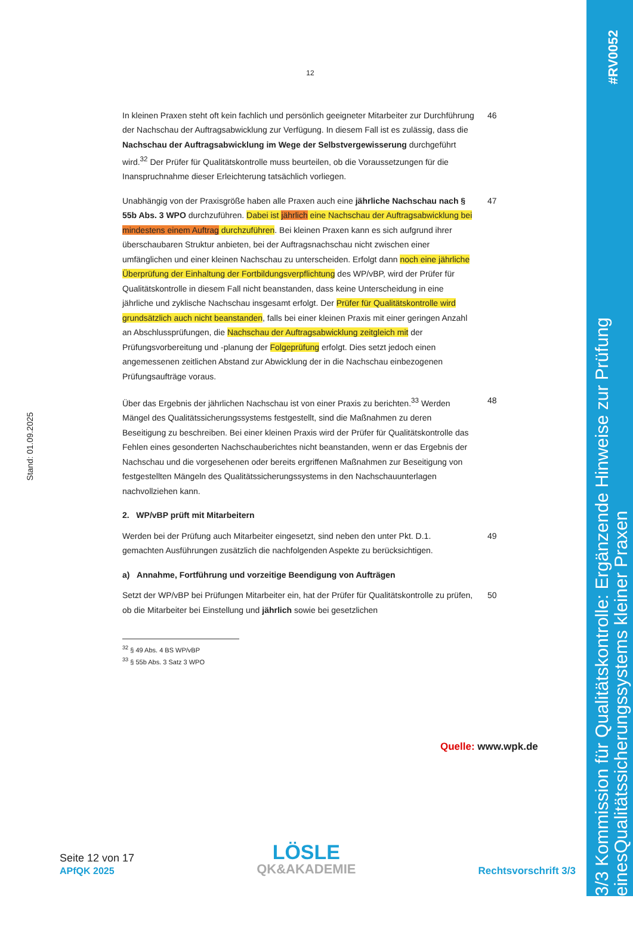#RV0052
3/3 Kommission für Qualitätskontrolle: Ergänzende Hinweise zur Prüfung
einesQualitätssicherungssystems kleiner Praxen
Stand: 01.09.2025
12
In kleinen Praxen steht oft kein fachlich und persönlich geeigneter Mitarbeiter zur Durchführung der Nachschau der Auftragsabwicklung zur Verfügung. In diesem Fall ist es zulässig, dass die Nachschau der Auftragsabwicklung im Wege der Selbstvergewisserung durchgeführt wird.<sup>32</sup> Der Prüfer für Qualitätskontrolle muss beurteilen, ob die Voraussetzungen für die Inanspruchnahme dieser Erleichterung tatsächlich vorliegen.
46
Unabhängig von der Praxisgröße haben alle Praxen auch eine jährliche Nachschau nach § 55b Abs. 3 WPO durchzuführen. Dabei ist jährlich eine Nachschau der Auftragsabwicklung bei mindestens einem Auftrag durchzuführen. Bei kleinen Praxen kann es sich aufgrund ihrer überschaubaren Struktur anbieten, bei der Auftragsnachschau nicht zwischen einer umfänglichen und einer kleinen Nachschau zu unterscheiden. Erfolgt dann noch eine jährliche Überprüfung der Einhaltung der Fortbildungsverpflichtung des WP/vBP, wird der Prüfer für Qualitätskontrolle in diesem Fall nicht beanstanden, dass keine Unterscheidung in eine jährliche und zyklische Nachschau insgesamt erfolgt. Der Prüfer für Qualitätskontrolle wird grundsätzlich auch nicht beanstanden, falls bei einer kleinen Praxis mit einer geringen Anzahl an Abschlussprüfungen, die Nachschau der Auftragsabwicklung zeitgleich mit der Prüfungsvorbereitung und -planung der Folgeprüfung erfolgt. Dies setzt jedoch einen angemessenen zeitlichen Abstand zur Abwicklung der in die Nachschau einbezogenen Prüfungsaufträge voraus.
47
Über das Ergebnis der jährlichen Nachschau ist von einer Praxis zu berichten.<sup>33</sup> Werden Mängel des Qualitätssicherungssystems festgestellt, sind die Maßnahmen zu deren Beseitigung zu beschreiben. Bei einer kleinen Praxis wird der Prüfer für Qualitätskontrolle das Fehlen eines gesonderten Nachschauberichtes nicht beanstanden, wenn er das Ergebnis der Nachschau und die vorgesehenen oder bereits ergriffenen Maßnahmen zur Beseitigung von festgestellten Mängeln des Qualitätssicherungssystems in den Nachschauunterlagen nachvollziehen kann.
48
2. WP/vBP prüft mit Mitarbeitern
Werden bei der Prüfung auch Mitarbeiter eingesetzt, sind neben den unter Pkt. D.1. gemachten Ausführungen zusätzlich die nachfolgenden Aspekte zu berücksichtigen.
49
a) Annahme, Fortführung und vorzeitige Beendigung von Aufträgen
Setzt der WP/vBP bei Prüfungen Mitarbeiter ein, hat der Prüfer für Qualitätskontrolle zu prüfen, ob die Mitarbeiter bei Einstellung und jährlich sowie bei gesetzlichen
50
<sup>32</sup> § 49 Abs. 4 BS WP/vBP
<sup>33</sup> § 55b Abs. 3 Satz 3 WPO
Quelle: www.wpk.de
Seite 12 von 17
APfQK 2025
LÖSLE
QK&AKADEMIE
Rechtsvorschrift 3/3